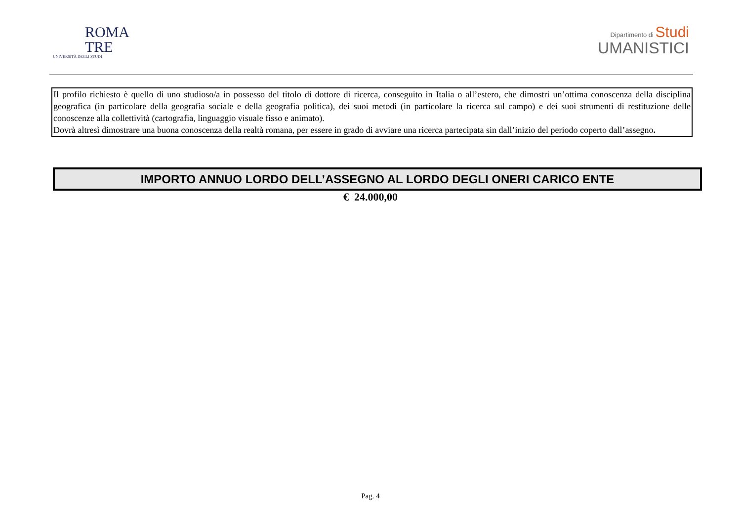ROMA
TRE
UNIVERSITÀ DEGLI STUDI
Dipartimento di Studi
UMANISTICI
Il profilo richiesto è quello di uno studioso/a in possesso del titolo di dottore di ricerca, conseguito in Italia o all’estero, che dimostri un’ottima conoscenza della disciplina geografica (in particolare della geografia sociale e della geografia politica), dei suoi metodi (in particolare la ricerca sul campo) e dei suoi strumenti di restituzione delle conoscenze alla collettività (cartografia, linguaggio visuale fisso e animato).
Dovrà altresì dimostrare una buona conoscenza della realtà romana, per essere in grado di avviare una ricerca partecipata sin dall’inizio del periodo coperto dall’assegno.
IMPORTO ANNUO LORDO DELL’ASSEGNO AL LORDO DEGLI ONERI CARICO ENTE
€ 24.000,00
Pag. 4